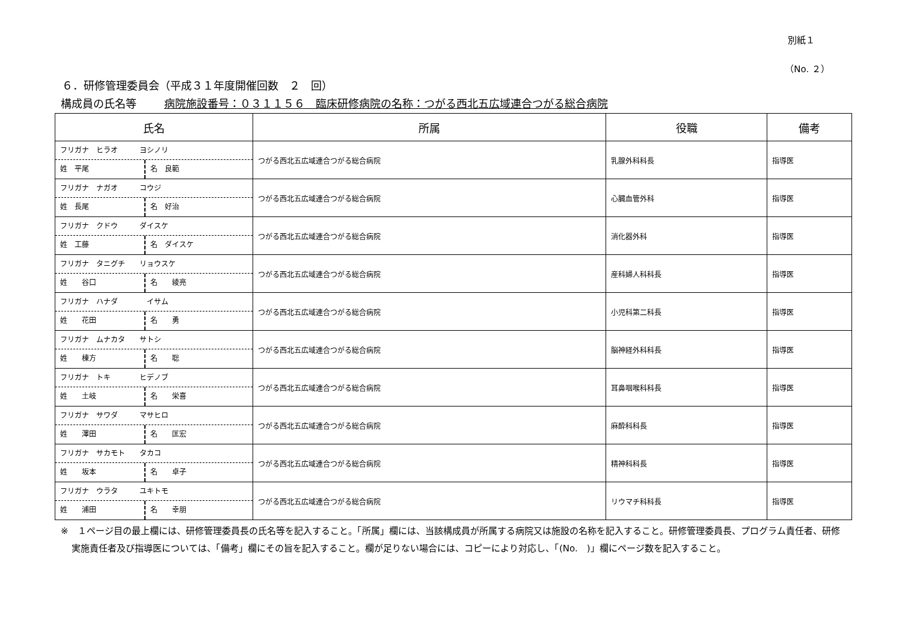別紙１
（No. ２）
６．研修管理委員会（平成３１年度開催回数　２　回）
構成員の氏名等 病院施設番号：０３１１５６　臨床研修病院の名称：つがる西北五広域連合つがる総合病院
| 氏名 | 所属 | 役職 | 備考 |
| --- | --- | --- | --- |
| フリガナ ヒラオ ヨシノリ 姓 平尾 名 良範 | つがる西北五広域連合つがる総合病院 | 乳腺外科科長 | 指導医 |
| フリガナ ナガオ コウジ 姓 長尾 名 好治 | つがる西北五広域連合つがる総合病院 | 心臓血管外科 | 指導医 |
| フリガナ クドウ ダイスケ 姓 工藤 名 ダイスケ | つがる西北五広域連合つがる総合病院 | 消化器外科 | 指導医 |
| フリガナ タニグチ リョウスケ 姓 谷口 名 綾亮 | つがる西北五広域連合つがる総合病院 | 産科婦人科科長 | 指導医 |
| フリガナ ハナダ イサム 姓 花田 名 勇 | つがる西北五広域連合つがる総合病院 | 小児科第二科長 | 指導医 |
| フリガナ ムナカタ サトシ 姓 棟方 名 聡 | つがる西北五広域連合つがる総合病院 | 脳神経外科科長 | 指導医 |
| フリガナ トキ ヒデノブ 姓 土岐 名 栄喜 | つがる西北五広域連合つがる総合病院 | 耳鼻咽喉科科長 | 指導医 |
| フリガナ サワダ マサヒロ 姓 澤田 名 匡宏 | つがる西北五広域連合つがる総合病院 | 麻酔科科長 | 指導医 |
| フリガナ サカモト タカコ 姓 坂本 名 卓子 | つがる西北五広域連合つがる総合病院 | 精神科科長 | 指導医 |
| フリガナ ウラタ ユキトモ 姓 浦田 名 幸朋 | つがる西北五広域連合つがる総合病院 | リウマチ科科長 | 指導医 |
※　１ページ目の最上欄には、研修管理委員長の氏名等を記入すること。「所属」欄には、当該構成員が所属する病院又は施設の名称を記入すること。研修管理委員長、プログラム責任者、研修実施責任者及び指導医については、「備考」欄にその旨を記入すること。欄が足りない場合には、コピーにより対応し、「(No.　)」欄にページ数を記入すること。